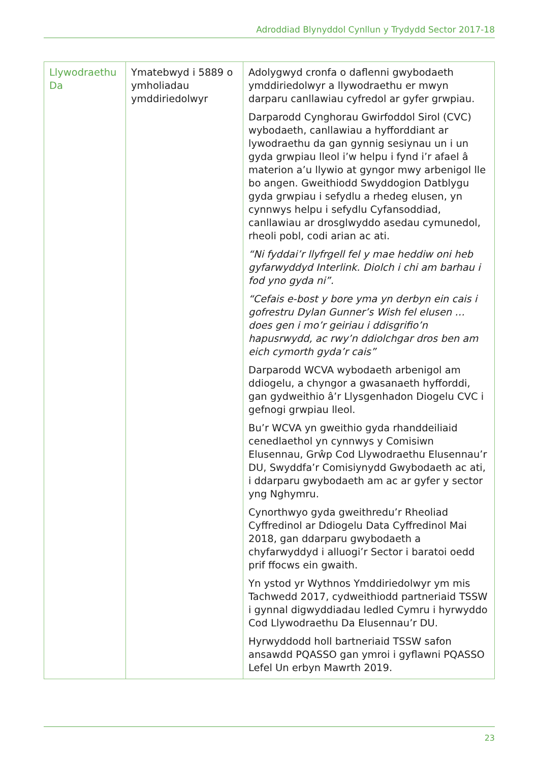Adroddiad Blynyddol Cynllun y Trydydd Sector 2017-18
| Llywodraethu Da | Ymatebwyd i 5889 o ymholiadau ymddiriedolwyr | Adolygwyd cronfa o daflenni gwybodaeth ymddiriedolwyr a llywodraethu er mwyn darparu canllawiau cyfredol ar gyfer grwpiau. Darparodd Cynghorau Gwirfoddol Sirol (CVC) wybodaeth, canllawiau a hyfforddiant ar lywodraethu da gan gynnig sesiynau un i un gyda grwpiau lleol i’w helpu i fynd i’r afael â materion a’u llywio at gyngor mwy arbenigol lle bo angen. Gweithiodd Swyddogion Datblygu gyda grwpiau i sefydlu a rhedeg elusen, yn cynnwys helpu i sefydlu Cyfansoddiad, canllawiau ar drosglwyddo asedau cymunedol, rheoli pobl, codi arian ac ati. “Ni fyddai’r llyfrgell fel y mae heddiw oni heb gyfarwyddyd Interlink. Diolch i chi am barhau i fod yno gyda ni”. “Cefais e-bost y bore yma yn derbyn ein cais i gofrestru Dylan Gunner’s Wish fel elusen … does gen i mo’r geiriau i ddisgrifio’n hapusrwydd, ac rwy’n ddiolchgar dros ben am eich cymorth gyda’r cais” Darparodd WCVA wybodaeth arbenigol am ddiogelu, a chyngor a gwasanaeth hyfforddi, gan gydweithio â’r Llysgenhadon Diogelu CVC i gefnogi grwpiau lleol. Bu’r WCVA yn gweithio gyda rhanddeiliaid cenedlaethol yn cynnwys y Comisiwn Elusennau, Grŵp Cod Llywodraethu Elusennau’r DU, Swyddfa’r Comisiynydd Gwybodaeth ac ati, i ddarparu gwybodaeth am ac ar gyfer y sector yng Nghymru. Cynorthwyo gyda gweithredu’r Rheoliad Cyffredinol ar Ddiogelu Data Cyffredinol Mai 2018, gan ddarparu gwybodaeth a chyfarwyddyd i alluogi’r Sector i baratoi oedd prif ffocws ein gwaith. Yn ystod yr Wythnos Ymddiriedolwyr ym mis Tachwedd 2017, cydweithiodd partneriaid TSSW i gynnal digwyddiadau ledled Cymru i hyrwyddo Cod Llywodraethu Da Elusennau’r DU. Hyrwyddodd holl bartneriaid TSSW safon ansawdd PQASSO gan ymroi i gyflawni PQASSO Lefel Un erbyn Mawrth 2019. |
23